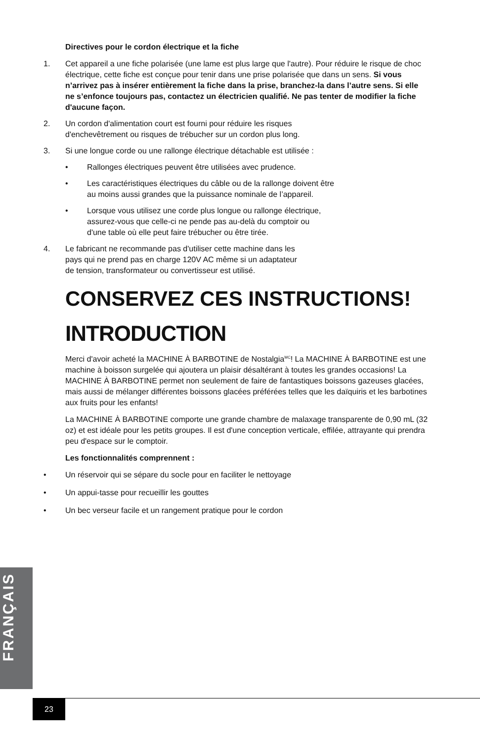Directives pour le cordon électrique et la fiche
1. Cet appareil a une fiche polarisée (une lame est plus large que l'autre). Pour réduire le risque de choc électrique, cette fiche est conçue pour tenir dans une prise polarisée que dans un sens. Si vous n’arrivez pas à insérer entièrement la fiche dans la prise, branchez-la dans l’autre sens. Si elle ne s’enfonce toujours pas, contactez un électricien qualifié. Ne pas tenter de modifier la fiche d'aucune façon.
2. Un cordon d'alimentation court est fourni pour réduire les risques
d'enchevêtrement ou risques de trébucher sur un cordon plus long.
3. Si une longue corde ou une rallonge électrique détachable est utilisée :
• Rallonges électriques peuvent être utilisées avec prudence.
• Les caractéristiques électriques du câble ou de la rallonge doivent être
au moins aussi grandes que la puissance nominale de l’appareil.
• Lorsque vous utilisez une corde plus longue ou rallonge électrique,
assurez-vous que celle-ci ne pende pas au-delà du comptoir ou
d'une table où elle peut faire trébucher ou être tirée.
4. Le fabricant ne recommande pas d'utiliser cette machine dans les
pays qui ne prend pas en charge 120V AC même si un adaptateur
de tension, transformateur ou convertisseur est utilisé.
CONSERVEZ CES INSTRUCTIONS!
INTRODUCTION
Merci d'avoir acheté la MACHINE À BARBOTINE de Nostalgia<sup>MC</sup>! La MACHINE À BARBOTINE est une machine à boisson surgelée qui ajoutera un plaisir désaltérant à toutes les grandes occasions! La MACHINE À BARBOTINE permet non seulement de faire de fantastiques boissons gazeuses glacées, mais aussi de mélanger différentes boissons glacées préférées telles que les daïquiris et les barbotines aux fruits pour les enfants!
La MACHINE À BARBOTINE comporte une grande chambre de malaxage transparente de 0,90 mL (32 oz) et est idéale pour les petits groupes. Il est d'une conception verticale, effilée, attrayante qui prendra peu d'espace sur le comptoir.
Les fonctionnalités comprennent :
• Un réservoir qui se sépare du socle pour en faciliter le nettoyage
• Un appui-tasse pour recueillir les gouttes
• Un bec verseur facile et un rangement pratique pour le cordon
FRANÇAIS
23